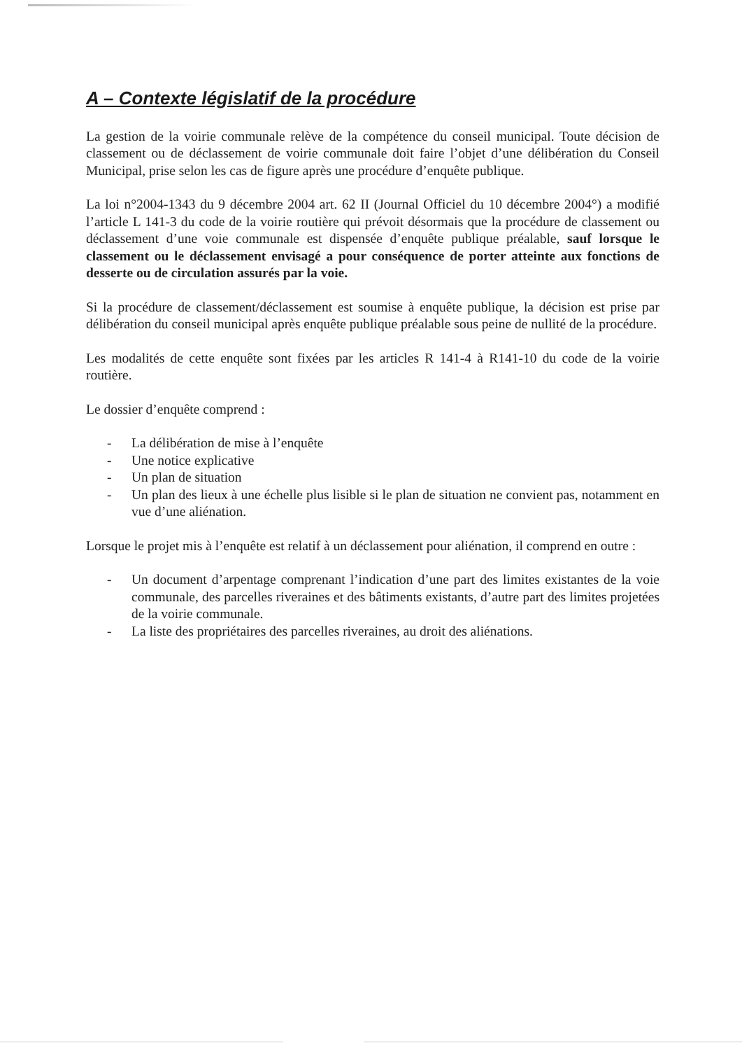A – Contexte législatif de la procédure
La gestion de la voirie communale relève de la compétence du conseil municipal. Toute décision de classement ou de déclassement de voirie communale doit faire l’objet d’une délibération du Conseil Municipal, prise selon les cas de figure après une procédure d’enquête publique.
La loi n°2004-1343 du 9 décembre 2004 art. 62 II (Journal Officiel du 10 décembre 2004°) a modifié l’article L 141-3 du code de la voirie routière qui prévoit désormais que la procédure de classement ou déclassement d’une voie communale est dispensée d’enquête publique préalable, sauf lorsque le classement ou le déclassement envisagé a pour conséquence de porter atteinte aux fonctions de desserte ou de circulation assurés par la voie.
Si la procédure de classement/déclassement est soumise à enquête publique, la décision est prise par délibération du conseil municipal après enquête publique préalable sous peine de nullité de la procédure.
Les modalités de cette enquête sont fixées par les articles R 141-4 à R141-10 du code de la voirie routière.
Le dossier d’enquête comprend :
- La délibération de mise à l’enquête
- Une notice explicative
- Un plan de situation
- Un plan des lieux à une échelle plus lisible si le plan de situation ne convient pas, notamment en vue d’une aliénation.
Lorsque le projet mis à l’enquête est relatif à un déclassement pour aliénation, il comprend en outre :
- Un document d’arpentage comprenant l’indication d’une part des limites existantes de la voie communale, des parcelles riveraines et des bâtiments existants, d’autre part des limites projetées de la voirie communale.
- La liste des propriétaires des parcelles riveraines, au droit des aliénations.